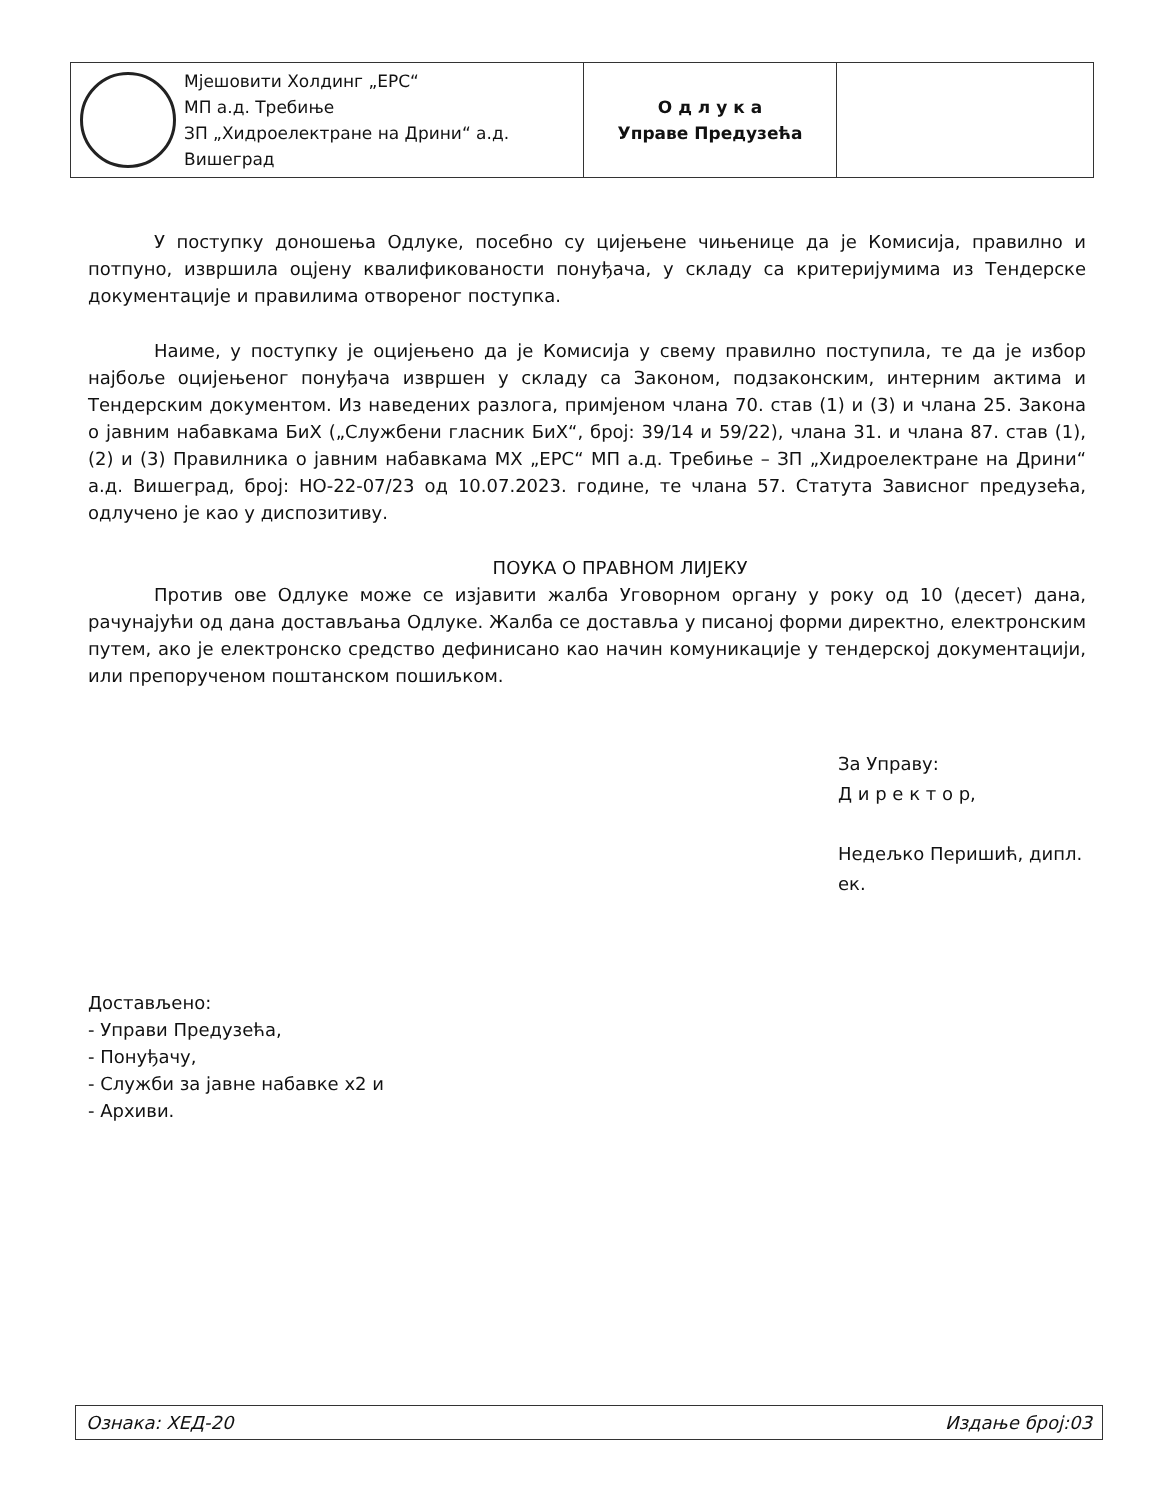| Мјешовити Холдинг „ЕРС“ МП а.д. Требиње ЗП „Хидроелектране на Дрини“ а.д. Вишеград | О д л у к а Управе Предузећа | |
У поступку доношења Одлуке, посебно су цијењене чињенице да је Комисија, правилно и потпуно, извршила оцјену квалификованости понуђача, у складу са критеријумима из Тендерске документације и правилима отвореног поступка.
Наиме, у поступку је оцијењено да је Комисија у свему правилно поступила, те да је избор најбоље оцијењеног понуђача извршен у складу са Законом, подзаконским, интерним актима и Тендерским документом. Из наведених разлога, примјеном члана 70. став (1) и (3) и члана 25. Закона о јавним набавкама БиХ („Службени гласник БиХ“, број: 39/14 и 59/22), члана 31. и члана 87. став (1), (2) и (3) Правилника о јавним набавкама МХ „ЕРС“ МП а.д. Требиње – ЗП „Хидроелектране на Дрини“ а.д. Вишеград, број: НО-22-07/23 од 10.07.2023. године, те члана 57. Статута Зависног предузећа, одлучено је као у диспозитиву.
ПОУКА О ПРАВНОМ ЛИЈЕКУ
Против ове Одлуке може се изјавити жалба Уговорном органу у року од 10 (десет) дана, рачунајући од дана достављања Одлуке. Жалба се доставља у писаној форми директно, електронским путем, ако је електронско средство дефинисано као начин комуникације у тендерској документацији, или препорученом поштанском пошиљком.
За Управу:
Д и р е к т о р,
Недељко Перишић, дипл. ек.
Достављено:
- Управи Предузећа,
- Понуђачу,
- Служби за јавне набавке х2 и
- Архиви.
Ознака: ХЕД-20 Издање број:03